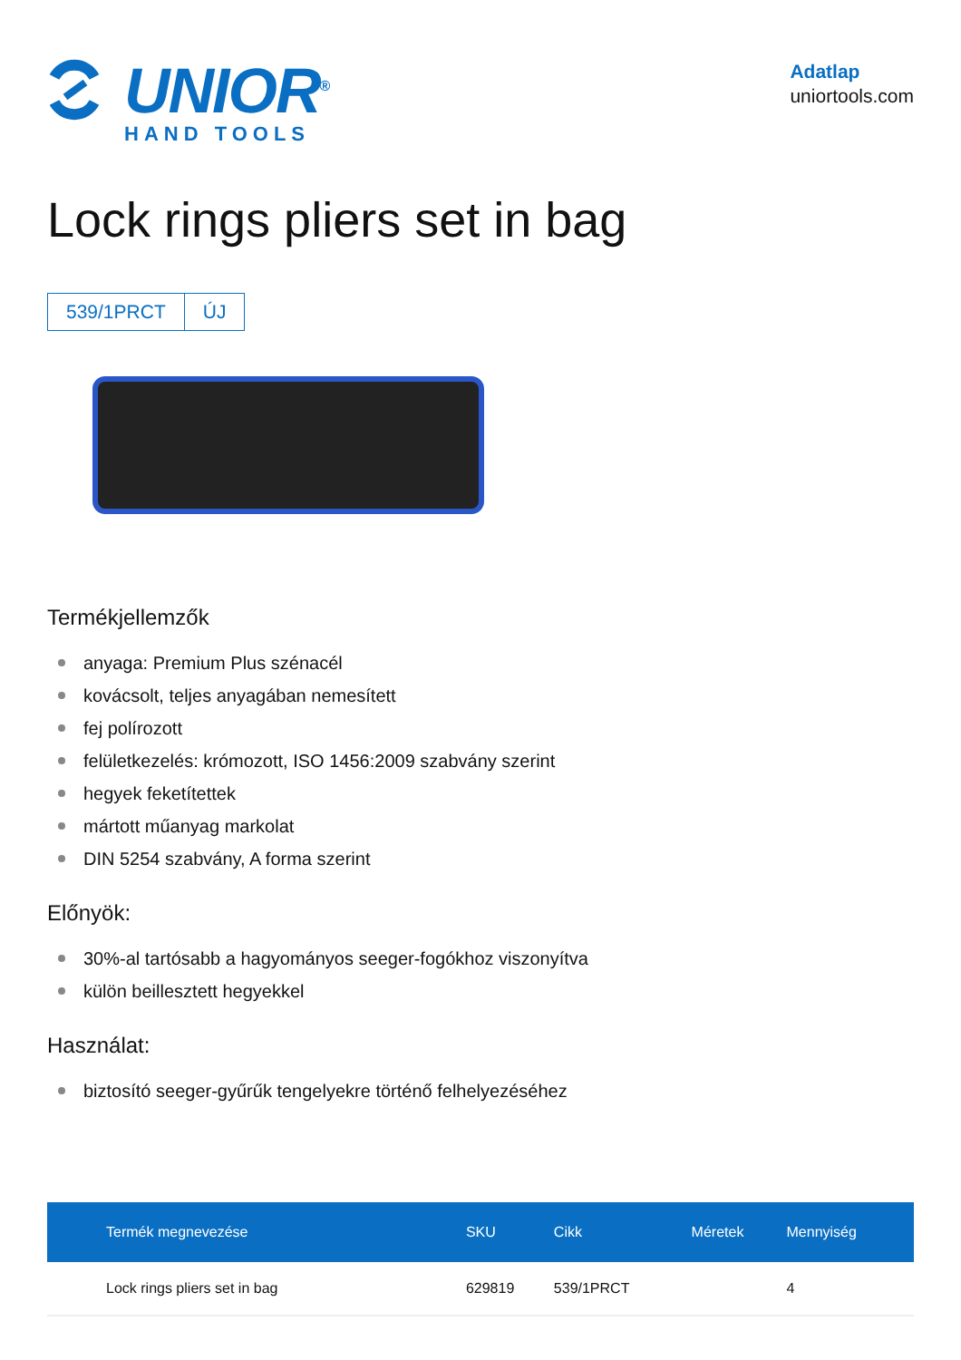UNIOR<sup>®</sup>
HAND TOOLS
Adatlap
uniortools.com
Lock rings pliers set in bag
539/1PRCT ÚJ
Termékjellemzők
anyaga: Premium Plus szénacél
kovácsolt, teljes anyagában nemesített
fej polírozott
felületkezelés: krómozott, ISO 1456:2009 szabvány szerint
hegyek feketítettek
mártott műanyag markolat
DIN 5254 szabvány, A forma szerint
Előnyök:
30%-al tartósabb a hagyományos seeger-fogókhoz viszonyítva
külön beillesztett hegyekkel
Használat:
biztosító seeger-gyűrűk tengelyekre történő felhelyezéséhez
| Termék megnevezése | SKU | Cikk | Méretek | Mennyiség |
| --- | --- | --- | --- | --- |
| Lock rings pliers set in bag | 629819 | 539/1PRCT | | 4 |